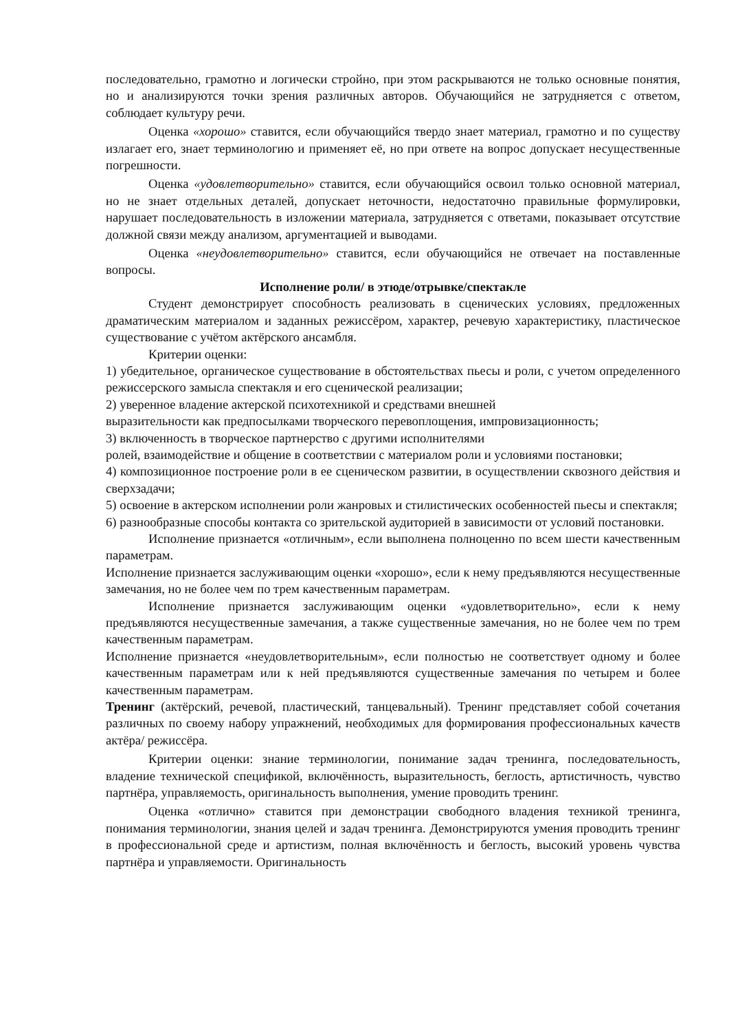последовательно, грамотно и логически стройно, при этом раскрываются не только основные понятия, но и анализируются точки зрения различных авторов. Обучающийся не затрудняется с ответом, соблюдает культуру речи.
Оценка «хорошо» ставится, если обучающийся твердо знает материал, грамотно и по существу излагает его, знает терминологию и применяет её, но при ответе на вопрос допускает несущественные погрешности.
Оценка «удовлетворительно» ставится, если обучающийся освоил только основной материал, но не знает отдельных деталей, допускает неточности, недостаточно правильные формулировки, нарушает последовательность в изложении материала, затрудняется с ответами, показывает отсутствие должной связи между анализом, аргументацией и выводами.
Оценка «неудовлетворительно» ставится, если обучающийся не отвечает на поставленные вопросы.
Исполнение роли/ в этюде/отрывке/спектакле
Студент демонстрирует способность реализовать в сценических условиях, предложенных драматическим материалом и заданных режиссёром, характер, речевую характеристику, пластическое существование с учётом актёрского ансамбля.
Критерии оценки:
1) убедительное, органическое существование в обстоятельствах пьесы и роли, с учетом определенного режиссерского замысла спектакля и его сценической реализации;
2) уверенное владение актерской психотехникой и средствами внешней
выразительности как предпосылками творческого перевоплощения, импровизационность;
3) включенность в творческое партнерство с другими исполнителями
ролей, взаимодействие и общение в соответствии с материалом роли и условиями постановки;
4) композиционное построение роли в ее сценическом развитии, в осуществлении сквозного действия и сверхзадачи;
5) освоение в актерском исполнении роли жанровых и стилистических особенностей пьесы и спектакля;
6) разнообразные способы контакта со зрительской аудиторией в зависимости от условий постановки.
Исполнение признается «отличным», если выполнена полноценно по всем шести качественным параметрам.
Исполнение признается заслуживающим оценки «хорошо», если к нему предъявляются несущественные замечания, но не более чем по трем качественным параметрам.
Исполнение признается заслуживающим оценки «удовлетворительно», если к нему предъявляются несущественные замечания, а также существенные замечания, но не более чем по трем качественным параметрам.
Исполнение признается «неудовлетворительным», если полностью не соответствует одному и более качественным параметрам или к ней предъявляются существенные замечания по четырем и более качественным параметрам.
Тренинг (актёрский, речевой, пластический, танцевальный). Тренинг представляет собой сочетания различных по своему набору упражнений, необходимых для формирования профессиональных качеств актёра/ режиссёра.
Критерии оценки: знание терминологии, понимание задач тренинга, последовательность, владение технической спецификой, включённость, выразительность, беглость, артистичность, чувство партнёра, управляемость, оригинальность выполнения, умение проводить тренинг.
Оценка «отлично» ставится при демонстрации свободного владения техникой тренинга, понимания терминологии, знания целей и задач тренинга. Демонстрируются умения проводить тренинг в профессиональной среде и артистизм, полная включённость и беглость, высокий уровень чувства партнёра и управляемости. Оригинальность